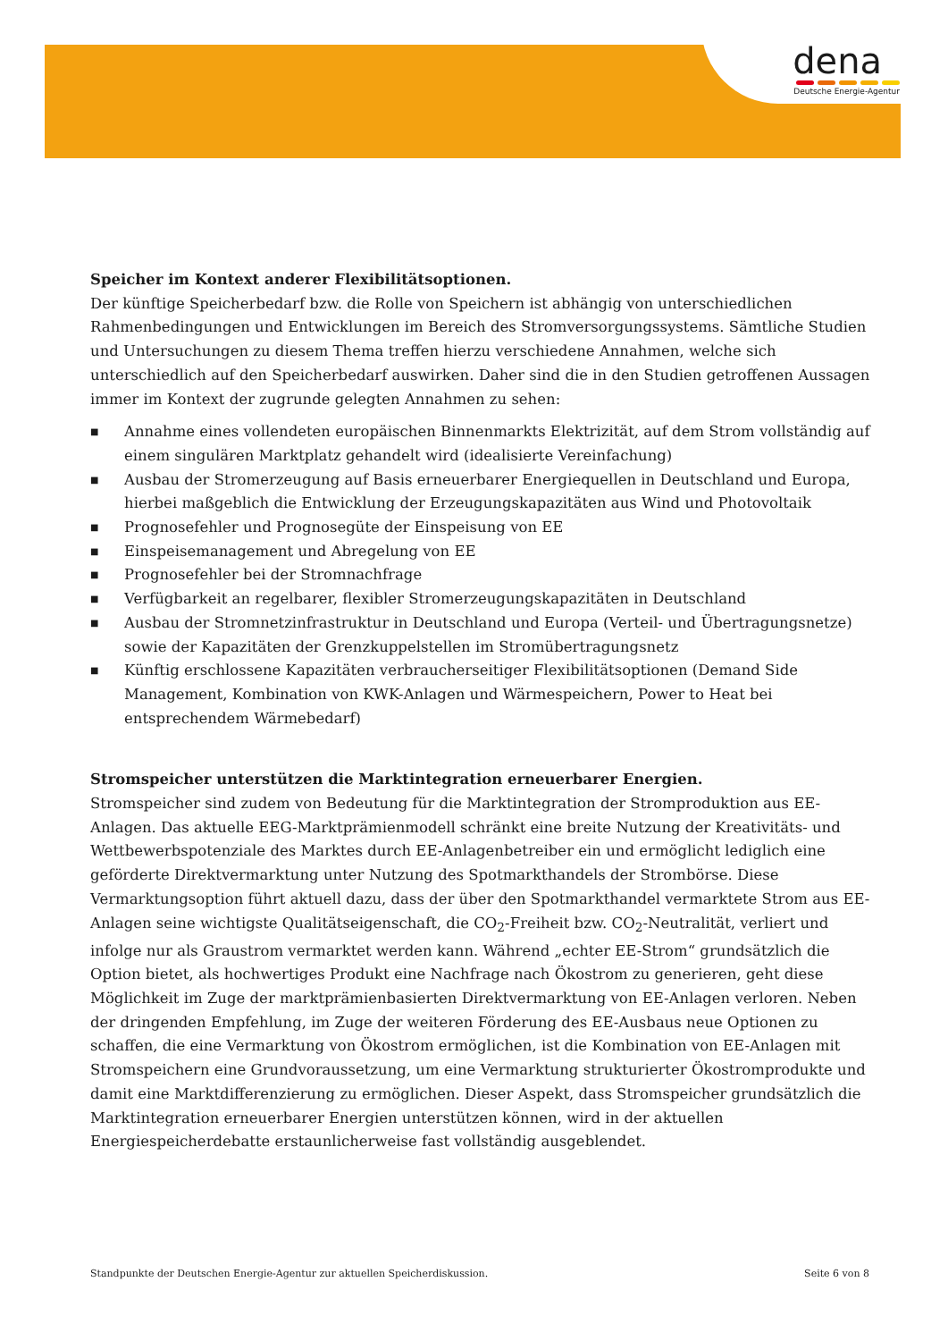dena
Deutsche Energie-Agentur
Speicher im Kontext anderer Flexibilitätsoptionen.
Der künftige Speicherbedarf bzw. die Rolle von Speichern ist abhängig von unterschiedlichen Rahmenbedingungen und Entwicklungen im Bereich des Stromversorgungssystems. Sämtliche Studien und Untersuchungen zu diesem Thema treffen hierzu verschiedene Annahmen, welche sich unterschiedlich auf den Speicherbedarf auswirken. Daher sind die in den Studien getroffenen Aussagen immer im Kontext der zugrunde gelegten Annahmen zu sehen:
■ Annahme eines vollendeten europäischen Binnenmarkts Elektrizität, auf dem Strom vollständig auf einem singulären Marktplatz gehandelt wird (idealisierte Vereinfachung)
■ Ausbau der Stromerzeugung auf Basis erneuerbarer Energiequellen in Deutschland und Europa, hierbei maßgeblich die Entwicklung der Erzeugungskapazitäten aus Wind und Photovoltaik
■ Prognosefehler und Prognosegüte der Einspeisung von EE
■ Einspeisemanagement und Abregelung von EE
■ Prognosefehler bei der Stromnachfrage
■ Verfügbarkeit an regelbarer, flexibler Stromerzeugungskapazitäten in Deutschland
■ Ausbau der Stromnetzinfrastruktur in Deutschland und Europa (Verteil- und Übertragungsnetze) sowie der Kapazitäten der Grenzkuppelstellen im Stromübertragungsnetz
■ Künftig erschlossene Kapazitäten verbraucherseitiger Flexibilitätsoptionen (Demand Side Management, Kombination von KWK-Anlagen und Wärmespeichern, Power to Heat bei entsprechendem Wärmebedarf)
Stromspeicher unterstützen die Marktintegration erneuerbarer Energien.
Stromspeicher sind zudem von Bedeutung für die Marktintegration der Stromproduktion aus EE-Anlagen. Das aktuelle EEG-Marktprämienmodell schränkt eine breite Nutzung der Kreativitäts- und Wettbewerbspotenziale des Marktes durch EE-Anlagenbetreiber ein und ermöglicht lediglich eine geförderte Direktvermarktung unter Nutzung des Spotmarkthandels der Strombörse. Diese Vermarktungsoption führt aktuell dazu, dass der über den Spotmarkthandel vermarktete Strom aus EE-Anlagen seine wichtigste Qualitätseigenschaft, die CO<sub>2</sub>-Freiheit bzw. CO<sub>2</sub>-Neutralität, verliert und infolge nur als Graustrom vermarktet werden kann. Während „echter EE-Strom“ grundsätzlich die Option bietet, als hochwertiges Produkt eine Nachfrage nach Ökostrom zu generieren, geht diese Möglichkeit im Zuge der marktprämienbasierten Direktvermarktung von EE-Anlagen verloren. Neben der dringenden Empfehlung, im Zuge der weiteren Förderung des EE-Ausbaus neue Optionen zu schaffen, die eine Vermarktung von Ökostrom ermöglichen, ist die Kombination von EE-Anlagen mit Stromspeichern eine Grundvoraussetzung, um eine Vermarktung strukturierter Ökostromprodukte und damit eine Marktdifferenzierung zu ermöglichen. Dieser Aspekt, dass Stromspeicher grundsätzlich die Marktintegration erneuerbarer Energien unterstützen können, wird in der aktuellen Energiespeicherdebatte erstaunlicherweise fast vollständig ausgeblendet.
Standpunkte der Deutschen Energie-Agentur zur aktuellen Speicherdiskussion. Seite 6 von 8